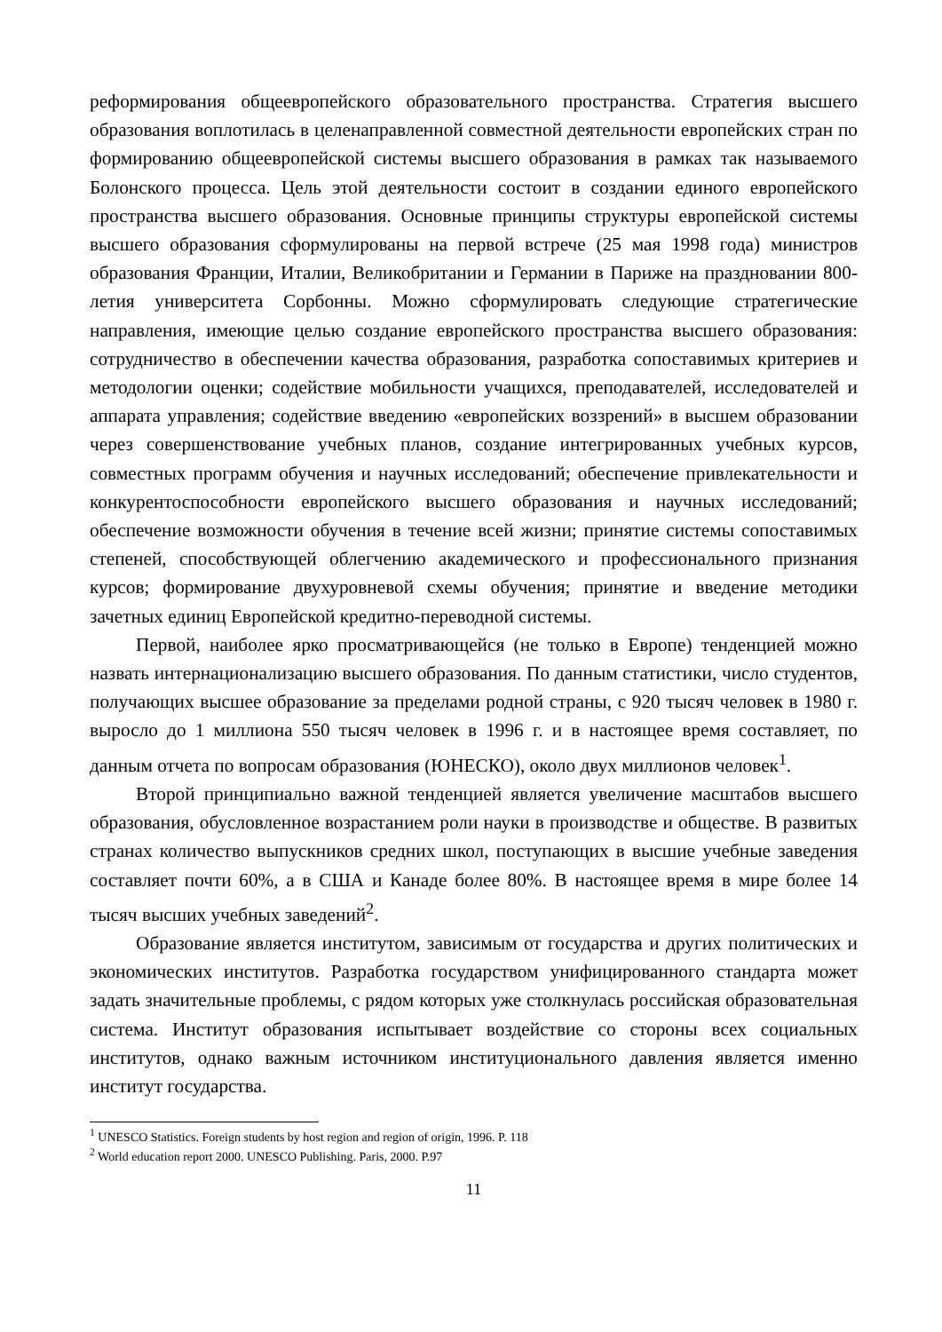реформирования общеевропейского образовательного пространства. Стратегия высшего образования воплотилась в целенаправленной совместной деятельности европейских стран по формированию общеевропейской системы высшего образования в рамках так называемого Болонского процесса. Цель этой деятельности состоит в создании единого европейского пространства высшего образования. Основные принципы структуры европейской системы высшего образования сформулированы на первой встрече (25 мая 1998 года) министров образования Франции, Италии, Великобритании и Германии в Париже на праздновании 800-летия университета Сорбонны. Можно сформулировать следующие стратегические направления, имеющие целью создание европейского пространства высшего образования: сотрудничество в обеспечении качества образования, разработка сопоставимых критериев и методологии оценки; содействие мобильности учащихся, преподавателей, исследователей и аппарата управления; содействие введению «европейских воззрений» в высшем образовании через совершенствование учебных планов, создание интегрированных учебных курсов, совместных программ обучения и научных исследований; обеспечение привлекательности и конкурентоспособности европейского высшего образования и научных исследований; обеспечение возможности обучения в течение всей жизни; принятие системы сопоставимых степеней, способствующей облегчению академического и профессионального признания курсов; формирование двухуровневой схемы обучения; принятие и введение методики зачетных единиц Европейской кредитно-переводной системы.
Первой, наиболее ярко просматривающейся (не только в Европе) тенденцией можно назвать интернационализацию высшего образования. По данным статистики, число студентов, получающих высшее образование за пределами родной страны, с 920 тысяч человек в 1980 г. выросло до 1 миллиона 550 тысяч человек в 1996 г. и в настоящее время составляет, по данным отчета по вопросам образования (ЮНЕСКО), около двух миллионов человек<sup>1</sup>.
Второй принципиально важной тенденцией является увеличение масштабов высшего образования, обусловленное возрастанием роли науки в производстве и обществе. В развитых странах количество выпускников средних школ, поступающих в высшие учебные заведения составляет почти 60%, а в США и Канаде более 80%. В настоящее время в мире более 14 тысяч высших учебных заведений<sup>2</sup>.
Образование является институтом, зависимым от государства и других политических и экономических институтов. Разработка государством унифицированного стандарта может задать значительные проблемы, с рядом которых уже столкнулась российская образовательная система. Институт образования испытывает воздействие со стороны всех социальных институтов, однако важным источником институционального давления является именно институт государства.
<sup>1</sup> UNESCO Statistics. Foreign students by host region and region of origin, 1996. P. 118
<sup>2</sup> World education report 2000. UNESCO Publishing. Paris, 2000. P.97
11